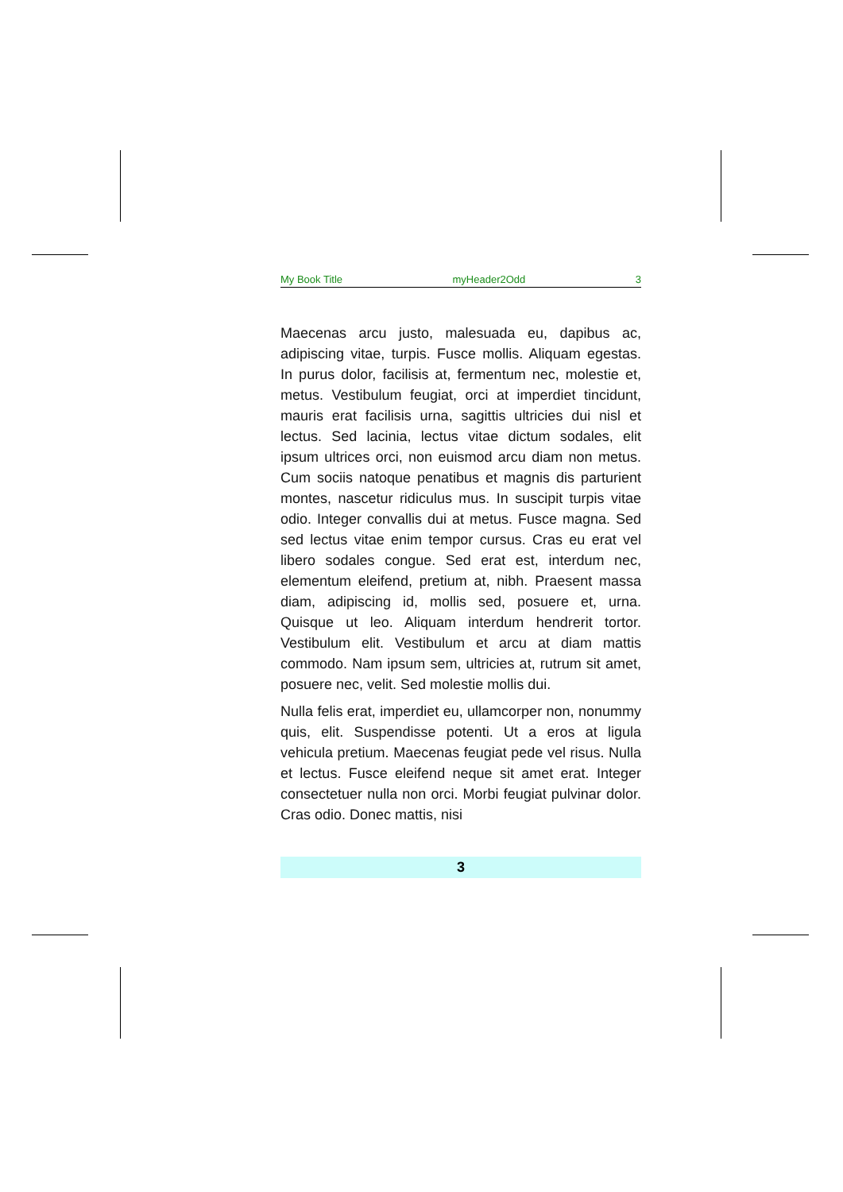My Book Title myHeader2Odd 3
Maecenas arcu justo, malesuada eu, dapibus ac, adipiscing vitae, turpis. Fusce mollis. Aliquam egestas. In purus dolor, facilisis at, fermentum nec, molestie et, metus. Vestibulum feugiat, orci at imperdiet tincidunt, mauris erat facilisis urna, sagittis ultricies dui nisl et lectus. Sed lacinia, lectus vitae dictum sodales, elit ipsum ultrices orci, non euismod arcu diam non metus. Cum sociis natoque penatibus et magnis dis parturient montes, nascetur ridiculus mus. In suscipit turpis vitae odio. Integer convallis dui at metus. Fusce magna. Sed sed lectus vitae enim tempor cursus. Cras eu erat vel libero sodales congue. Sed erat est, interdum nec, elementum eleifend, pretium at, nibh. Praesent massa diam, adipiscing id, mollis sed, posuere et, urna. Quisque ut leo. Aliquam interdum hendrerit tortor. Vestibulum elit. Vestibulum et arcu at diam mattis commodo. Nam ipsum sem, ultricies at, rutrum sit amet, posuere nec, velit. Sed molestie mollis dui.
Nulla felis erat, imperdiet eu, ullamcorper non, nonummy quis, elit. Suspendisse potenti. Ut a eros at ligula vehicula pretium. Maecenas feugiat pede vel risus. Nulla et lectus. Fusce eleifend neque sit amet erat. Integer consectetuer nulla non orci. Morbi feugiat pulvinar dolor. Cras odio. Donec mattis, nisi
3